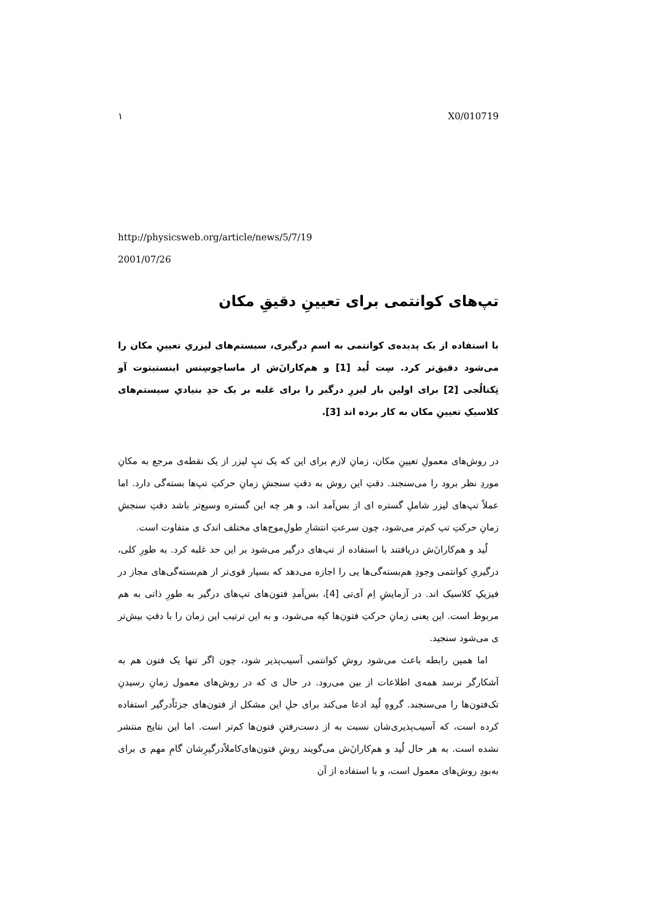١ X0/010719
http://physicsweb.org/article/news/5/7/19
2001/07/26
تپ‌های کوانتمی برای تعیینِ دقیقِ مکان
با استفاده از یک پدیده‌ی کوانتمی به اسمِ درگیری، سیستم‌های لیزریِ تعیینِ مکان را می‌شود دقیق‌تر کرد. سِت لُید [1] و هم‌کارانَ‌ش از ماساچوسِتس اینستیتوت آو تِکنالُجی [2] برای اولین بار لیزرِ درگیر را برای غلبه بر یک حدِ بنیادیِ سیستم‌های کلاسیکِ تعیینِ مکان به کار برده اند [3].
در روش‌های معمولِ تعیینِ مکان، زمانِ لازم برای این که یک تپِ لیزر از یک نقطه‌ی مرجع به مکانِ موردِ نظر برود را می‌سنجند. دقتِ این روش به دقتِ سنجشِ زمانِ حرکتِ تپ‌ها بسته‌گی دارد. اما عملاً تپ‌های لیزر شاملِ گستره ای از بس‌آمد اند، و هر چه این گستره وسیع‌تر باشد دقتِ سنجشِ زمانِ حرکتِ تپ کم‌تر می‌شود، چون سرعتِ انتشارِ طولِ‌موج‌های مختلف اندک ی متفاوت است.
لُید و هم‌کارانَ‌ش دریافتند با استفاده از تپ‌های درگیر می‌شود بر این حد غلبه کرد. به طورِ کلی، درگیریِ کوانتمی وجودِ هم‌بسته‌گی‌ها یی را اجازه می‌دهد که بسیار قوی‌تر از هم‌بسته‌گی‌های مجاز در فیزیکِ کلاسیک اند. در آزمایشِ اِم آی‌تی [4]، بس‌آمدِ فتون‌های تپ‌های درگیر به طورِ ذاتی به هم مربوط است. این یعنی زمانِ حرکتِ فتون‌ها کپه می‌شود، و به این ترتیب این زمان را با دقتِ بیش‌تر ی می‌شود سنجید.
اما همین رابطه باعث می‌شود روشِ کوانتمی آسیب‌پذیر شود، چون اگر تنها یک فتون هم به آشکارگر نرسد همه‌ی اطلاعات از بین می‌رود. در حال ی که در روش‌های معمول زمانِ رسیدنِ تک‌فتون‌ها را می‌سنجند. گروهِ لُید ادعا می‌کند برای حلِ این مشکل از فتون‌های جزئاًدرگیر استفاده کرده است، که آسیب‌پذیری‌شان نسبت به از دست‌رفتنِ فتون‌ها کم‌تر است. اما این نتایج منتشر نشده است. به هر حال لُید و هم‌کارانَ‌ش می‌گویند روشِ فتون‌های‌کاملاًدرگیرِشان گامِ مهم ی برای به‌بودِ روش‌های معمول است، و با استفاده از آن